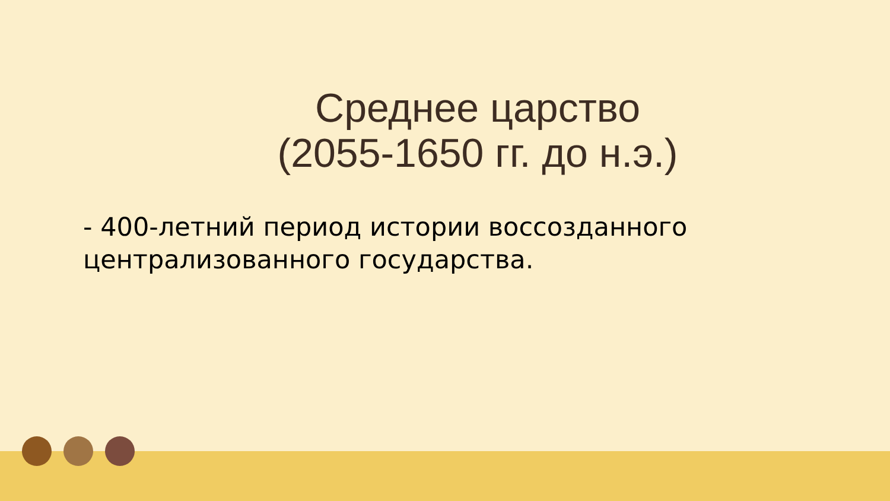Среднее царство
(2055-1650 гг. до н.э.)
- 400-летний период истории воссозданного
централизованного государства.